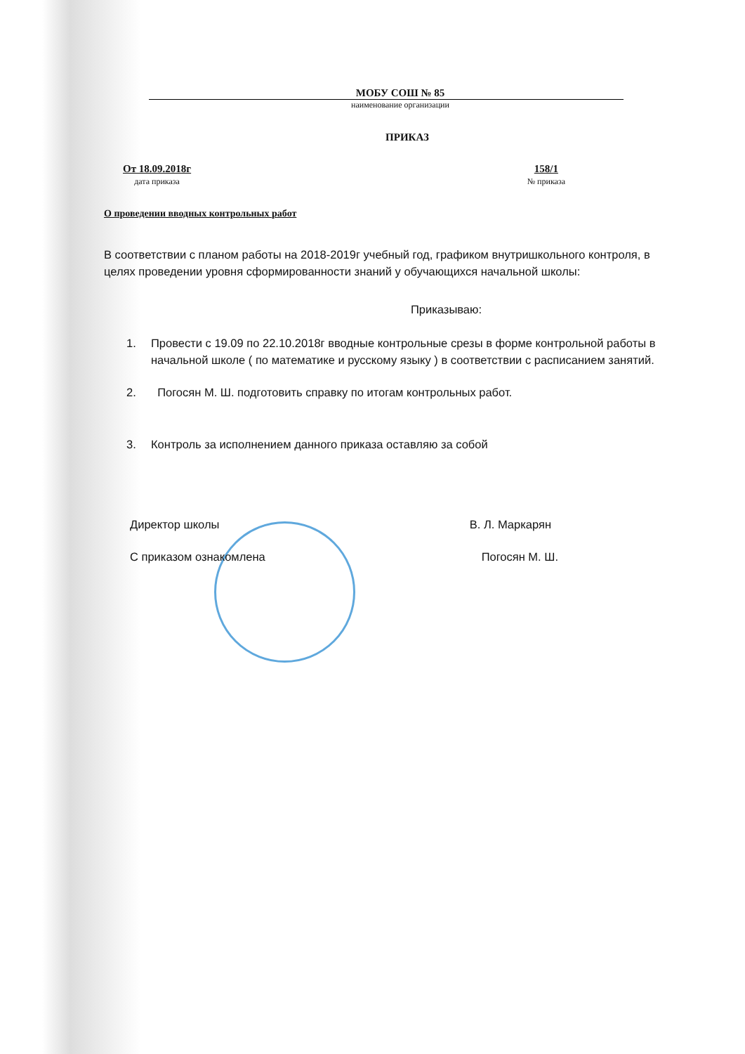МОБУ СОШ № 85
наименование организации
ПРИКАЗ
От 18.09.2018г
дата приказа
158/1
№ приказа
О проведении вводных контрольных работ
В соответствии с планом работы на 2018-2019г учебный год, графиком внутришкольного контроля, в целях проведении уровня сформированности знаний у обучающихся начальной школы:
Приказываю:
1. Провести с 19.09 по 22.10.2018г вводные контрольные срезы в форме контрольной работы в начальной школе ( по математике и русскому языку ) в соответствии с расписанием занятий.
2. Погосян М. Ш. подготовить справку по итогам контрольных работ.
3. Контроль за исполнением данного приказа оставляю за собой
Директор школы В. Л. Маркарян
С приказом ознакомлена Погосян М. Ш.